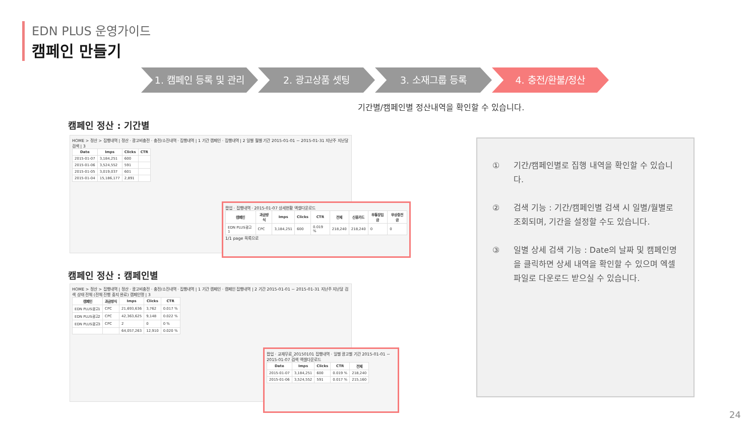EDN PLUS 운영가이드
캠페인 만들기
1. 캠페인 등록 및 관리 2. 광고상품 셋팅 3. 소재그룹 등록 4. 충전/환불/정산
기간별/캠페인별 정산내역을 확인할 수 있습니다.
캠페인 정산 : 기간별
HOME > 정산 > 집행내역 | 정산 · 광고비충전 · 충전/소진내역 · 집행내역 | 1 기간 캠페인 · 집행내역 | 2 일별 월별 기간 2015-01-01 ~ 2015-01-31 지난주 지난달 검색 | 3
| Date | Imps | Clicks | CTR |
| --- | --- | --- | --- |
| 2015-01-07 | 3,184,251 | 600 | |
| 2015-01-06 | 3,524,552 | 591 | |
| 2015-01-05 | 3,019,037 | 601 | |
| 2015-01-04 | 15,186,177 | 2,891 | |
팝업 · 집행내역 · 2015-01-07 상세현황 엑셀다운로드
| 캠페인 | 과금방식 | Imps | Clicks | CTR | 전체 | 신용카드 | 무통장입금 | 무상충전금 |
| --- | --- | --- | --- | --- | --- | --- | --- | --- |
| EDN PLUS광고1 | CPC | 3,184,251 | 600 | 0.019 % | 218,240 | 218,240 | 0 | 0 |
1/1 page 목록으로
캠페인 정산 : 캠페인별
HOME > 정산 > 집행내역 | 정산 · 광고비충전 · 충전/소진내역 · 집행내역 | 1 기간 캠페인 · 캠페인 집행내역 | 2 기간 2015-01-01 ~ 2015-01-31 지난주 지난달 검색 상태 전체 (전체 진행 중지 완료) 캠페인명 | 3
| 캠페인 | 과금방식 | Imps | Clicks | CTR |
| --- | --- | --- | --- | --- |
| EDN PLUS광고1 | CPC | 21,693,636 | 3,762 | 0.017 % |
| EDN PLUS광고2 | CPC | 42,363,625 | 9,148 | 0.022 % |
| EDN PLUS광고3 | CPC | 2 | 0 | 0 % |
| | | 64,057,263 | 12,910 | 0.020 % |
팝업 · 교재무료_20150101 집행내역 · 일별 광고별 기간 2015-01-01 ~ 2015-01-07 검색 엑셀다운로드
| Date | Imps | Clicks | CTR | 전체 |
| --- | --- | --- | --- | --- |
| 2015-01-07 | 3,184,251 | 600 | 0.019 % | 218,240 |
| 2015-01-06 | 3,524,552 | 591 | 0.017 % | 215,160 |
① 기간/캠페인별로 집행 내역을 확인할 수 있습니다.
② 검색 기능 : 기간/캠페인별 검색 시 일별/월별로 조회되며, 기간을 설정할 수도 있습니다.
③ 일별 상세 검색 기능 : Date의 날짜 및 캠페인명을 클릭하면 상세 내역을 확인할 수 있으며 엑셀 파일로 다운로드 받으실 수 있습니다.
24